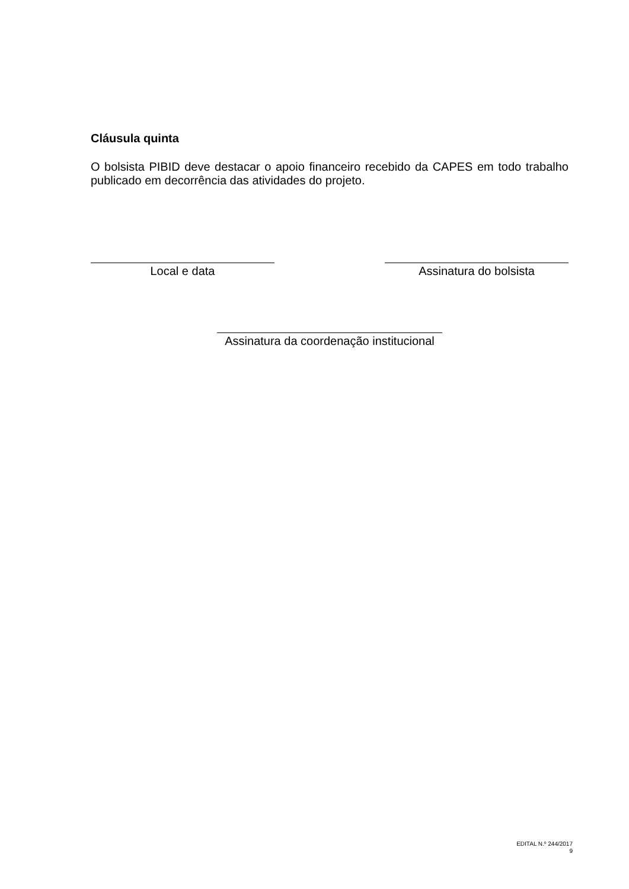Cláusula quinta
O bolsista PIBID deve destacar o apoio financeiro recebido da CAPES em todo trabalho publicado em decorrência das atividades do projeto.
Local e data Assinatura do bolsista
Assinatura da coordenação institucional
EDITAL N.º 244/2017
9